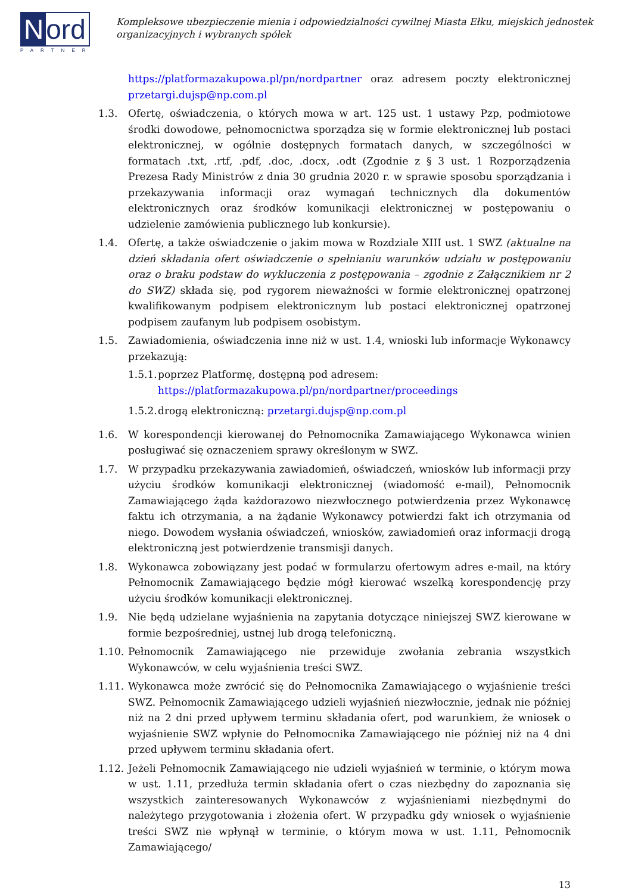Nord
PARTNER
Kompleksowe ubezpieczenie mienia i odpowiedzialności cywilnej Miasta Ełku, miejskich jednostek organizacyjnych i wybranych spółek
https://platformazakupowa.pl/pn/nordpartner oraz adresem poczty elektronicznej przetargi.dujsp@np.com.pl
1.3. Ofertę, oświadczenia, o których mowa w art. 125 ust. 1 ustawy Pzp, podmiotowe środki dowodowe, pełnomocnictwa sporządza się w formie elektronicznej lub postaci elektronicznej, w ogólnie dostępnych formatach danych, w szczególności w formatach .txt, .rtf, .pdf, .doc, .docx, .odt (Zgodnie z § 3 ust. 1 Rozporządzenia Prezesa Rady Ministrów z dnia 30 grudnia 2020 r. w sprawie sposobu sporządzania i przekazywania informacji oraz wymagań technicznych dla dokumentów elektronicznych oraz środków komunikacji elektronicznej w postępowaniu o udzielenie zamówienia publicznego lub konkursie).
1.4. Ofertę, a także oświadczenie o jakim mowa w Rozdziale XIII ust. 1 SWZ (aktualne na dzień składania ofert oświadczenie o spełnianiu warunków udziału w postępowaniu oraz o braku podstaw do wykluczenia z postępowania – zgodnie z Załącznikiem nr 2 do SWZ) składa się, pod rygorem nieważności w formie elektronicznej opatrzonej kwalifikowanym podpisem elektronicznym lub postaci elektronicznej opatrzonej podpisem zaufanym lub podpisem osobistym.
1.5. Zawiadomienia, oświadczenia inne niż w ust. 1.4, wnioski lub informacje Wykonawcy przekazują:
1.5.1.
poprzez Platformę, dostępną pod adresem:
https://platformazakupowa.pl/pn/nordpartner/proceedings
1.5.2.
drogą elektroniczną: przetargi.dujsp@np.com.pl
1.6. W korespondencji kierowanej do Pełnomocnika Zamawiającego Wykonawca winien posługiwać się oznaczeniem sprawy określonym w SWZ.
1.7. W przypadku przekazywania zawiadomień, oświadczeń, wniosków lub informacji przy użyciu środków komunikacji elektronicznej (wiadomość e-mail), Pełnomocnik Zamawiającego żąda każdorazowo niezwłocznego potwierdzenia przez Wykonawcę faktu ich otrzymania, a na żądanie Wykonawcy potwierdzi fakt ich otrzymania od niego. Dowodem wysłania oświadczeń, wniosków, zawiadomień oraz informacji drogą elektroniczną jest potwierdzenie transmisji danych.
1.8. Wykonawca zobowiązany jest podać w formularzu ofertowym adres e-mail, na który Pełnomocnik Zamawiającego będzie mógł kierować wszelką korespondencję przy użyciu środków komunikacji elektronicznej.
1.9. Nie będą udzielane wyjaśnienia na zapytania dotyczące niniejszej SWZ kierowane w formie bezpośredniej, ustnej lub drogą telefoniczną.
1.10.
Pełnomocnik Zamawiającego nie przewiduje zwołania zebrania wszystkich Wykonawców, w celu wyjaśnienia treści SWZ.
1.11.
Wykonawca może zwrócić się do Pełnomocnika Zamawiającego o wyjaśnienie treści SWZ. Pełnomocnik Zamawiającego udzieli wyjaśnień niezwłocznie, jednak nie później niż na 2 dni przed upływem terminu składania ofert, pod warunkiem, że wniosek o wyjaśnienie SWZ wpłynie do Pełnomocnika Zamawiającego nie później niż na 4 dni przed upływem terminu składania ofert.
1.12.
Jeżeli Pełnomocnik Zamawiającego nie udzieli wyjaśnień w terminie, o którym mowa w ust. 1.11, przedłuża termin składania ofert o czas niezbędny do zapoznania się wszystkich zainteresowanych Wykonawców z wyjaśnieniami niezbędnymi do należytego przygotowania i złożenia ofert. W przypadku gdy wniosek o wyjaśnienie treści SWZ nie wpłynął w terminie, o którym mowa w ust. 1.11, Pełnomocnik Zamawiającego/
13